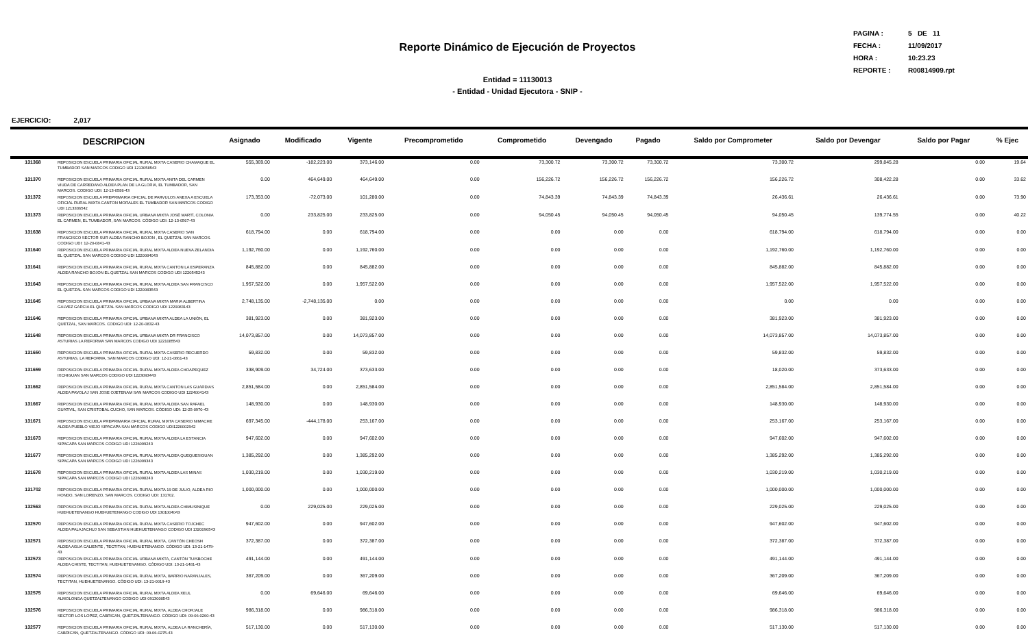Reporte Dinámico de Ejecución de Proyectos
Entidad = 11130013
- Entidad - Unidad Ejecutora - SNIP -
PAGINA : 5 DE 11
FECHA : 11/09/2017
HORA : 10:23.23
REPORTE : R00814909.rpt
EJERCICIO: 2,017
| DESCRIPCION | | Asignado | Modificado | Vigente | Precomprometido | Comprometido | Devengado | Pagado | Saldo por Comprometer | Saldo por Devengar | Saldo por Pagar | % Ejec |
| --- | --- | --- | --- | --- | --- | --- | --- | --- | --- | --- | --- | --- |
| 131368 | REPOSICION ESCUELA PRIMARIA OFICIAL RURAL MIXTA CASERIO CHAMAQUE EL TUMBADOR SAN MARCOS CODIGO UDI 1213058543 | 555,369.00 | -182,223.00 | 373,146.00 | 0.00 | 73,300.72 | 73,300.72 | 73,300.72 | 73,300.72 | 299,845.28 | 0.00 | 19.64 |
| 131370 | REPOSICION ESCUELA PRIMARIA OFICIAL RURAL MIXTA ANITA DEL CARMEN VIUDA DE CARREDANO ALDEA PLAN DE LA GLORIA, EL TUMBADOR, SAN MARCOS. CODIGO UDI: 12-13-0586-43 | 0.00 | 464,649.00 | 464,649.00 | 0.00 | 156,226.72 | 156,226.72 | 156,226.72 | 156,226.72 | 308,422.28 | 0.00 | 33.62 |
| 131372 | REPOSICION ESCUELA PREPRIMARIA OFICIAL DE PARVULOS ANEXA A ESCUELA OFICIAL RURAL MIXTA CANTON MORALES EL TUMBADOR SAN MARCOS CODIGO UDI 1213336542 | 173,353.00 | -72,073.00 | 101,280.00 | 0.00 | 74,843.39 | 74,843.39 | 74,843.39 | 26,436.61 | 26,436.61 | 0.00 | 73.90 |
| 131373 | REPOSICION ESCUELA PRIMARIA OFICIAL URBANA MIXTA JOSÉ MARTÍ, COLONIA EL CARMEN, EL TUMBADOR, SAN MARCOS. CÓDIGO UDI: 12-13-0567-43 | 0.00 | 233,825.00 | 233,825.00 | 0.00 | 94,050.45 | 94,050.45 | 94,050.45 | 94,050.45 | 139,774.55 | 0.00 | 40.22 |
| 131638 | REPOSICION ESCUELA PRIMARIA OFICIAL RURAL MIXTA CASERIO SAN FRANCISCO SECTOR SUR ALDEA RANCHO BOJON , EL QUETZAL SAN MARCOS. CODIGO UDI: 12-20-0841-43 | 618,794.00 | 0.00 | 618,794.00 | 0.00 | 0.00 | 0.00 | 0.00 | 618,794.00 | 618,794.00 | 0.00 | 0.00 |
| 131640 | REPOSICION ESCUELA PRIMARIA OFICIAL RURAL MIXTA ALDEA NUEVA ZELANDIA EL QUETZAL SAN MARCOS CODIGO UDI 1220084043 | 1,192,760.00 | 0.00 | 1,192,760.00 | 0.00 | 0.00 | 0.00 | 0.00 | 1,192,760.00 | 1,192,760.00 | 0.00 | 0.00 |
| 131641 | REPOSICION ESCUELA PRIMARIA OFICIAL RURAL MIXTA CANTON LA ESPERANZA ALDEA RANCHO BOJON EL QUETZAL SAN MARCOS CODIGO UDI 1220545243 | 845,882.00 | 0.00 | 845,882.00 | 0.00 | 0.00 | 0.00 | 0.00 | 845,882.00 | 845,882.00 | 0.00 | 0.00 |
| 131643 | REPOSICION ESCUELA PRIMARIA OFICIAL RURAL MIXTA ALDEA SAN FRANCISCO EL QUETZAL SAN MARCOS CODIGO UDI 1220083543 | 1,957,522.00 | 0.00 | 1,957,522.00 | 0.00 | 0.00 | 0.00 | 0.00 | 1,957,522.00 | 1,957,522.00 | 0.00 | 0.00 |
| 131645 | REPOSICION ESCUELA PRIMARIA OFICIAL URBANA MIXTA MARIA ALBERTINA GALVEZ GARCIA EL QUETZAL SAN MARCOS CODIGO UDI 1220083143 | 2,748,135.00 | -2,748,135.00 | 0.00 | 0.00 | 0.00 | 0.00 | 0.00 | 0.00 | 0.00 | 0.00 | 0.00 |
| 131646 | REPOSICION ESCUELA PRIMARIA OFICIAL URBANA MIXTA ALDEA LA UNIÓN, EL QUETZAL, SAN MARCOS. CODIGO UDI: 12-20-0832-43 | 381,923.00 | 0.00 | 381,923.00 | 0.00 | 0.00 | 0.00 | 0.00 | 381,923.00 | 381,923.00 | 0.00 | 0.00 |
| 131648 | REPOSICION ESCUELA PRIMARIA OFICIAL URBANA MIXTA DR FRANCISCO ASTURIAS LA REFORMA SAN MARCOS CODIGO UDI 1221085543 | 14,073,857.00 | 0.00 | 14,073,857.00 | 0.00 | 0.00 | 0.00 | 0.00 | 14,073,857.00 | 14,073,857.00 | 0.00 | 0.00 |
| 131650 | REPOSICION ESCUELA PRIMARIA OFICIAL RURAL MIXTA CASERIO RECUERDO ASTURIAS, LA REFORMA, SAN MARCOS CODIGO UDI: 12-21-0861-43 | 59,832.00 | 0.00 | 59,832.00 | 0.00 | 0.00 | 0.00 | 0.00 | 59,832.00 | 59,832.00 | 0.00 | 0.00 |
| 131659 | REPOSICION ESCUELA PRIMARIA OFICIAL RURAL MIXTA ALDEA CHOAPEQUEZ IXCHIGUAN SAN MARCOS CODIGO UDI 1223093443 | 338,909.00 | 34,724.00 | 373,633.00 | 0.00 | 0.00 | 0.00 | 0.00 | 18,020.00 | 373,633.00 | 0.00 | 0.00 |
| 131662 | REPOSICION ESCUELA PRIMARIA OFICIAL RURAL MIXTA CANTON LAS GUARDIAS ALDEA PAVOLAJ SAN JOSE OJETENAM SAN MARCOS CODIGO UDI 1224004143 | 2,851,584.00 | 0.00 | 2,851,584.00 | 0.00 | 0.00 | 0.00 | 0.00 | 2,851,584.00 | 2,851,584.00 | 0.00 | 0.00 |
| 131667 | REPOSICION ESCUELA PRIMARIA OFICIAL RURAL MIXTA ALDEA SAN RAFAEL GUATIVIL, SAN CRISTOBAL CUCHO, SAN MARCOS. CÓDIGO UDI: 12-25-0970-43 | 148,930.00 | 0.00 | 148,930.00 | 0.00 | 0.00 | 0.00 | 0.00 | 148,930.00 | 148,930.00 | 0.00 | 0.00 |
| 131671 | REPOSICION ESCUELA PREPRIMARIA OFICIAL RURAL MIXTA CASERIO NIMACHE ALDEA PUEBLO VIEJO SIPACAPA SAN MARCOS CODIGO UDI1226002942 | 697,345.00 | -444,178.00 | 253,167.00 | 0.00 | 0.00 | 0.00 | 0.00 | 253,167.00 | 253,167.00 | 0.00 | 0.00 |
| 131673 | REPOSICION ESCUELA PRIMARIA OFICIAL RURAL MIXTA ALDEA LA ESTANCIA SIPACAPA SAN MARCOS CODIGO UDI 1226099243 | 947,602.00 | 0.00 | 947,602.00 | 0.00 | 0.00 | 0.00 | 0.00 | 947,602.00 | 947,602.00 | 0.00 | 0.00 |
| 131677 | REPOSICION ESCUELA PRIMARIA OFICIAL RURAL MIXTA ALDEA QUEQUESIGUAN SIPACAPA SAN MARCOS CODIGO UDI 1226099343 | 1,385,292.00 | 0.00 | 1,385,292.00 | 0.00 | 0.00 | 0.00 | 0.00 | 1,385,292.00 | 1,385,292.00 | 0.00 | 0.00 |
| 131678 | REPOSICION ESCUELA PRIMARIA OFICIAL RURAL MIXTA ALDEA LAS MINAS SIPACAPA SAN MARCOS CODIGO UDI 1226098243 | 1,030,219.00 | 0.00 | 1,030,219.00 | 0.00 | 0.00 | 0.00 | 0.00 | 1,030,219.00 | 1,030,219.00 | 0.00 | 0.00 |
| 131702 | REPOSICION ESCUELA PRIMARIA OFICIAL RURAL MIXTA 19 DE JULIO, ALDEA RIO HONDO, SAN LORENZO, SAN MARCOS. CODIGO UDI: 131702. | 1,000,000.00 | 0.00 | 1,000,000.00 | 0.00 | 0.00 | 0.00 | 0.00 | 1,000,000.00 | 1,000,000.00 | 0.00 | 0.00 |
| 132563 | REPOSICION ESCUELA PRIMARIA OFICIAL RURAL MIXTA ALDEA CHIMUSINIQUE HUEHUETENANGO HUEHUETENANGO CODIGO UDI 1301004043 | 0.00 | 229,025.00 | 229,025.00 | 0.00 | 0.00 | 0.00 | 0.00 | 229,025.00 | 229,025.00 | 0.00 | 0.00 |
| 132570 | REPOSICION ESCUELA PRIMARIA OFICIAL RURAL MIXTA CASERIO TOJCHEC ALDEA PALAJACHUJ SAN SEBASTIAN HUEHUETENANGO CODIGO UDI 1320096543 | 947,602.00 | 0.00 | 947,602.00 | 0.00 | 0.00 | 0.00 | 0.00 | 947,602.00 | 947,602.00 | 0.00 | 0.00 |
| 132571 | REPOSICION ESCUELA PRIMARIA OFICIAL RURAL MIXTA, CANTÓN CHEOSH ALDEA AGUA CALIENTE , TECTITAN, HUEHUETENANGO. CÓDIGO UDI: 13-21-1479-43 | 372,387.00 | 0.00 | 372,387.00 | 0.00 | 0.00 | 0.00 | 0.00 | 372,387.00 | 372,387.00 | 0.00 | 0.00 |
| 132573 | REPOSICION ESCUELA PRIMARIA OFICIAL URBANA MIXTA, CANTÓN TUISBOCHE ALDEA CHISTE, TECTITAN, HUEHUETENANGO. CÓDIGO UDI: 13-21-1481-43 | 491,144.00 | 0.00 | 491,144.00 | 0.00 | 0.00 | 0.00 | 0.00 | 491,144.00 | 491,144.00 | 0.00 | 0.00 |
| 132574 | REPOSICION ESCUELA PRIMARIA OFICIAL RURAL MIXTA, BARRIO NARANJALES, TECTITAN, HUEHUETENANGO. CÓDIGO UDI: 13-21-0019-43 | 367,209.00 | 0.00 | 367,209.00 | 0.00 | 0.00 | 0.00 | 0.00 | 367,209.00 | 367,209.00 | 0.00 | 0.00 |
| 132575 | REPOSICION ESCUELA PRIMARIA OFICIAL RURAL MIXTA ALDEA XEUL ALMOLONGA QUETZALTENANGO CODIGO UDI 0913000543 | 0.00 | 69,646.00 | 69,646.00 | 0.00 | 0.00 | 0.00 | 0.00 | 69,646.00 | 69,646.00 | 0.00 | 0.00 |
| 132576 | REPOSICION ESCUELA PRIMARIA OFICIAL RURAL MIXTA, ALDEA CHORJALE SECTOR LOS LOPEZ, CABRICAN, QUETZALTENANGO. CÓDIGO UDI: 09-06-0260-43 | 986,318.00 | 0.00 | 986,318.00 | 0.00 | 0.00 | 0.00 | 0.00 | 986,318.00 | 986,318.00 | 0.00 | 0.00 |
| 132577 | REPOSICION ESCUELA PRIMARIA OFICIAL RURAL MIXTA, ALDEA LA RANCHERÍA, CABRICAN, QUETZALTENANGO. CÓDIGO UDI: 09-06-0275-43 | 517,130.00 | 0.00 | 517,130.00 | 0.00 | 0.00 | 0.00 | 0.00 | 517,130.00 | 517,130.00 | 0.00 | 0.00 |